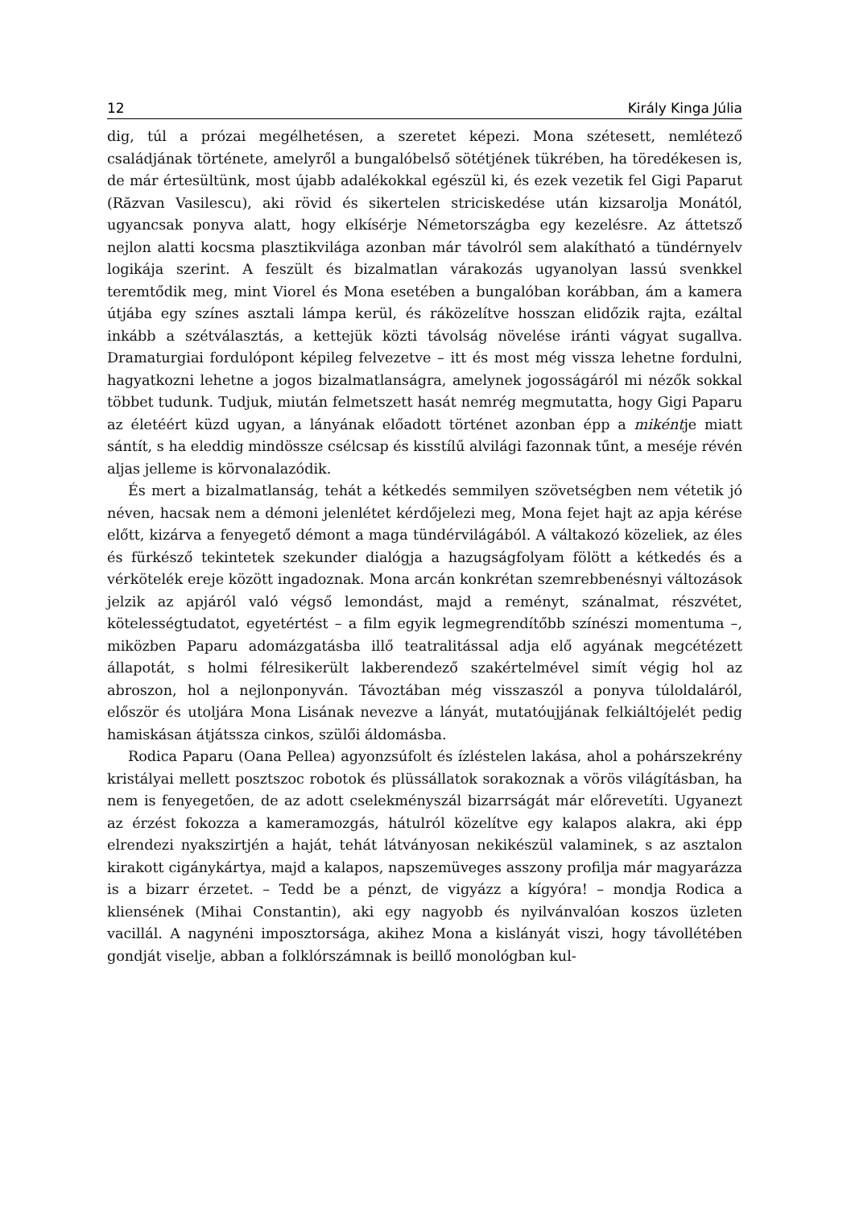12 Király Kinga Júlia
dig, túl a prózai megélhetésen, a szeretet képezi. Mona szétesett, nemlétező családjának története, amelyről a bungalóbelső sötétjének tükrében, ha töredékesen is, de már értesültünk, most újabb adalékokkal egészül ki, és ezek vezetik fel Gigi Paparut (Răzvan Vasilescu), aki rövid és sikertelen striciskedése után kizsarolja Monától, ugyancsak ponyva alatt, hogy elkísérje Németországba egy kezelésre. Az áttetsző nejlon alatti kocsma plasztikvilága azonban már távolról sem alakítható a tündérnyelv logikája szerint. A feszült és bizalmatlan várakozás ugyanolyan lassú svenkkel teremtődik meg, mint Viorel és Mona esetében a bungalóban korábban, ám a kamera útjába egy színes asztali lámpa kerül, és ráközelítve hosszan elidőzik rajta, ezáltal inkább a szétválasztás, a kettejük közti távolság növelése iránti vágyat sugallva. Dramaturgiai fordulópont képileg felvezetve – itt és most még vissza lehetne fordulni, hagyatkozni lehetne a jogos bizalmatlanságra, amelynek jogosságáról mi nézők sokkal többet tudunk. Tudjuk, miután felmetszett hasát nemrég megmutatta, hogy Gigi Paparu az életéért küzd ugyan, a lányának előadott történet azonban épp a mikéntje miatt sántít, s ha eleddig mindössze csélcsap és kisstílű alvilági fazonnak tűnt, a meséje révén aljas jelleme is körvonalazódik.
És mert a bizalmatlanság, tehát a kétkedés semmilyen szövetségben nem vétetik jó néven, hacsak nem a démoni jelenlétet kérdőjelezi meg, Mona fejet hajt az apja kérése előtt, kizárva a fenyegető démont a maga tündérvilágából. A váltakozó közeliek, az éles és fürkésző tekintetek szekunder dialógja a hazugságfolyam fölött a kétkedés és a vérkötelék ereje között ingadoznak. Mona arcán konkrétan szemrebbenésnyi változások jelzik az apjáról való végső lemondást, majd a reményt, szánalmat, részvétet, kötelességtudatot, egyetértést – a film egyik legmegrendítőbb színészi momentuma –, miközben Paparu adomázgatásba illő teatralitással adja elő agyának megcétézett állapotát, s holmi félresikerült lakberendező szakértelmével simít végig hol az abroszon, hol a nejlonponyván. Távoztában még visszaszól a ponyva túloldaláról, először és utoljára Mona Lisának nevezve a lányát, mutatóujjának felkiáltójelét pedig hamiskásan átjátssza cinkos, szülői áldomásba.
Rodica Paparu (Oana Pellea) agyonzsúfolt és ízléstelen lakása, ahol a pohárszekrény kristályai mellett posztszoc robotok és plüssállatok sorakoznak a vörös világításban, ha nem is fenyegetően, de az adott cselekményszál bizarrságát már előrevetíti. Ugyanezt az érzést fokozza a kameramozgás, hátulról közelítve egy kalapos alakra, aki épp elrendezi nyakszirtjén a haját, tehát látványosan nekikészül valaminek, s az asztalon kirakott cigánykártya, majd a kalapos, napszemüveges asszony profilja már magyarázza is a bizarr érzetet. – Tedd be a pénzt, de vigyázz a kígyóra! – mondja Rodica a kliensének (Mihai Constantin), aki egy nagyobb és nyilvánvalóan koszos üzleten vacillál. A nagynéni imposztorsága, akihez Mona a kislányát viszi, hogy távollétében gondját viselje, abban a folklórszámnak is beillő monológban kul-